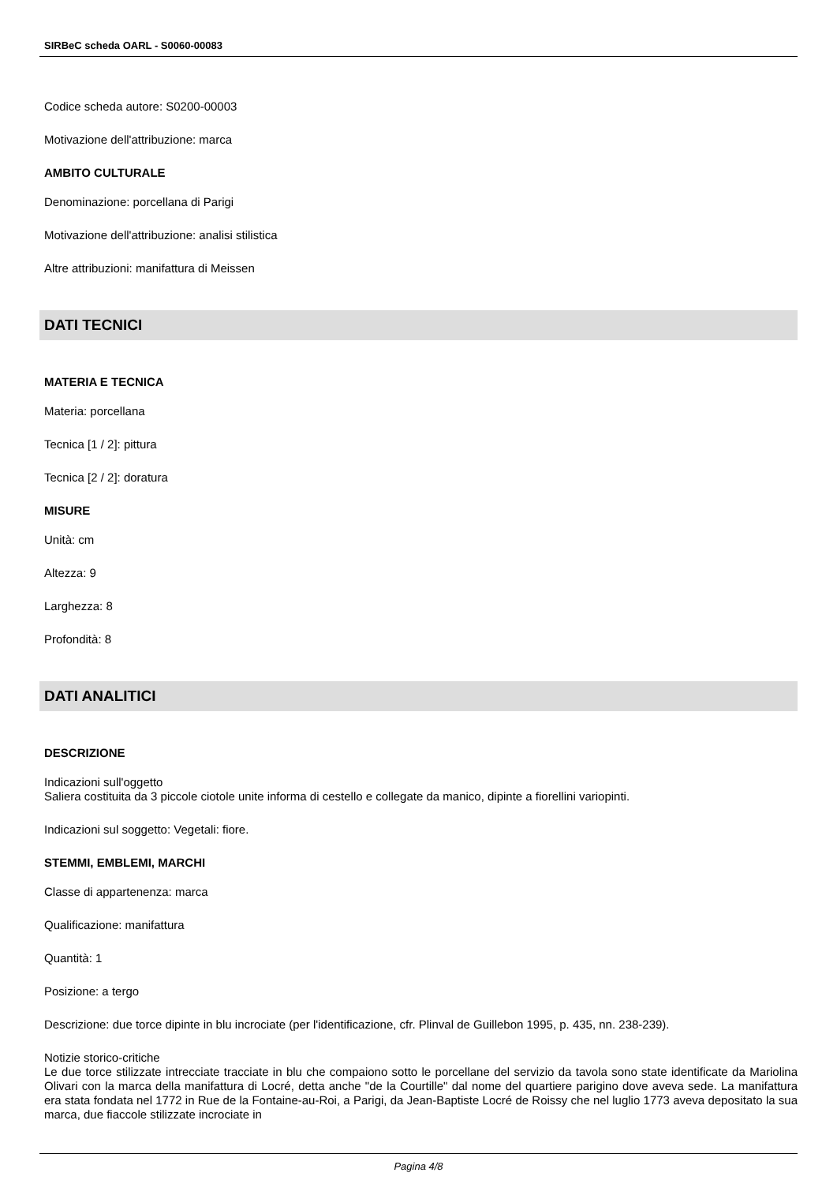SIRBeC scheda OARL - S0060-00083
Codice scheda autore: S0200-00003
Motivazione dell'attribuzione: marca
AMBITO CULTURALE
Denominazione: porcellana di Parigi
Motivazione dell'attribuzione: analisi stilistica
Altre attribuzioni: manifattura di Meissen
DATI TECNICI
MATERIA E TECNICA
Materia: porcellana
Tecnica [1 / 2]: pittura
Tecnica [2 / 2]: doratura
MISURE
Unità: cm
Altezza: 9
Larghezza: 8
Profondità: 8
DATI ANALITICI
DESCRIZIONE
Indicazioni sull'oggetto
Saliera costituita da 3 piccole ciotole unite informa di cestello e collegate da manico, dipinte a fiorellini variopinti.
Indicazioni sul soggetto: Vegetali: fiore.
STEMMI, EMBLEMI, MARCHI
Classe di appartenenza: marca
Qualificazione: manifattura
Quantità: 1
Posizione: a tergo
Descrizione: due torce dipinte in blu incrociate (per l'identificazione, cfr. Plinval de Guillebon 1995, p. 435, nn. 238-239).
Notizie storico-critiche
Le due torce stilizzate intrecciate tracciate in blu che compaiono sotto le porcellane del servizio da tavola sono state identificate da Mariolina Olivari con la marca della manifattura di Locré, detta anche "de la Courtille" dal nome del quartiere parigino dove aveva sede. La manifattura era stata fondata nel 1772 in Rue de la Fontaine-au-Roi, a Parigi, da Jean-Baptiste Locré de Roissy che nel luglio 1773 aveva depositato la sua marca, due fiaccole stilizzate incrociate in
Pagina 4/8